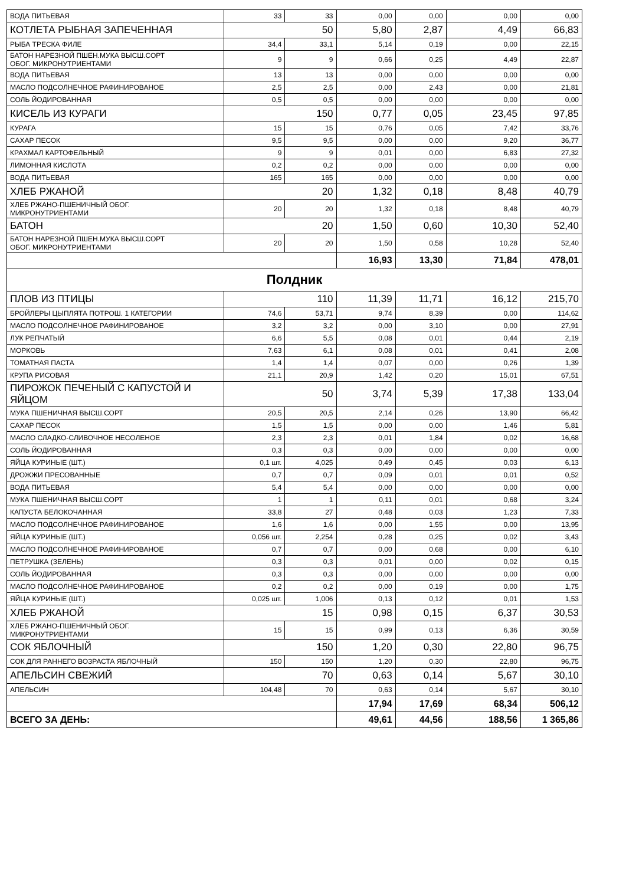| ВОДА ПИТЬЕВАЯ | 33 | 33 | 0,00 | 0,00 | 0,00 | 0,00 |
| КОТЛЕТА РЫБНАЯ ЗАПЕЧЕННАЯ | 50 | | 5,80 | 2,87 | 4,49 | 66,83 |
| РЫБА ТРЕСКА ФИЛЕ | 34,4 | 33,1 | 5,14 | 0,19 | 0,00 | 22,15 |
| БАТОН НАРЕЗНОЙ ПШЕН.МУКА ВЫСШ.СОРТ ОБОГ. МИКРОНУТРИЕНТАМИ | 9 | 9 | 0,66 | 0,25 | 4,49 | 22,87 |
| ВОДА ПИТЬЕВАЯ | 13 | 13 | 0,00 | 0,00 | 0,00 | 0,00 |
| МАСЛО ПОДСОЛНЕЧНОЕ РАФИНИРОВАНОЕ | 2,5 | 2,5 | 0,00 | 2,43 | 0,00 | 21,81 |
| СОЛЬ ЙОДИРОВАННАЯ | 0,5 | 0,5 | 0,00 | 0,00 | 0,00 | 0,00 |
| КИСЕЛЬ ИЗ КУРАГИ | 150 | | 0,77 | 0,05 | 23,45 | 97,85 |
| КУРАГА | 15 | 15 | 0,76 | 0,05 | 7,42 | 33,76 |
| САХАР ПЕСОК | 9,5 | 9,5 | 0,00 | 0,00 | 9,20 | 36,77 |
| КРАХМАЛ КАРТОФЕЛЬНЫЙ | 9 | 9 | 0,01 | 0,00 | 6,83 | 27,32 |
| ЛИМОННАЯ КИСЛОТА | 0,2 | 0,2 | 0,00 | 0,00 | 0,00 | 0,00 |
| ВОДА ПИТЬЕВАЯ | 165 | 165 | 0,00 | 0,00 | 0,00 | 0,00 |
| ХЛЕБ РЖАНОЙ | 20 | | 1,32 | 0,18 | 8,48 | 40,79 |
| ХЛЕБ РЖАНО-ПШЕНИЧНЫЙ ОБОГ. МИКРОНУТРИЕНТАМИ | 20 | 20 | 1,32 | 0,18 | 8,48 | 40,79 |
| БАТОН | 20 | | 1,50 | 0,60 | 10,30 | 52,40 |
| БАТОН НАРЕЗНОЙ ПШЕН.МУКА ВЫСШ.СОРТ ОБОГ. МИКРОНУТРИЕНТАМИ | 20 | 20 | 1,50 | 0,58 | 10,28 | 52,40 |
| | | | 16,93 | 13,30 | 71,84 | 478,01 |
| Полдник | | | | | | |
| ПЛОВ ИЗ ПТИЦЫ | 110 | | 11,39 | 11,71 | 16,12 | 215,70 |
| БРОЙЛЕРЫ ЦЫПЛЯТА ПОТРОШ. 1 КАТЕГОРИИ | 74,6 | 53,71 | 9,74 | 8,39 | 0,00 | 114,62 |
| МАСЛО ПОДСОЛНЕЧНОЕ РАФИНИРОВАНОЕ | 3,2 | 3,2 | 0,00 | 3,10 | 0,00 | 27,91 |
| ЛУК РЕПЧАТЫЙ | 6,6 | 5,5 | 0,08 | 0,01 | 0,44 | 2,19 |
| МОРКОВЬ | 7,63 | 6,1 | 0,08 | 0,01 | 0,41 | 2,08 |
| ТОМАТНАЯ ПАСТА | 1,4 | 1,4 | 0,07 | 0,00 | 0,26 | 1,39 |
| КРУПА РИСОВАЯ | 21,1 | 20,9 | 1,42 | 0,20 | 15,01 | 67,51 |
| ПИРОЖОК ПЕЧЕНЫЙ С КАПУСТОЙ И ЯЙЦОМ | 50 | | 3,74 | 5,39 | 17,38 | 133,04 |
| МУКА ПШЕНИЧНАЯ ВЫСШ.СОРТ | 20,5 | 20,5 | 2,14 | 0,26 | 13,90 | 66,42 |
| САХАР ПЕСОК | 1,5 | 1,5 | 0,00 | 0,00 | 1,46 | 5,81 |
| МАСЛО СЛАДКО-СЛИВОЧНОЕ НЕСОЛЕНОЕ | 2,3 | 2,3 | 0,01 | 1,84 | 0,02 | 16,68 |
| СОЛЬ ЙОДИРОВАННАЯ | 0,3 | 0,3 | 0,00 | 0,00 | 0,00 | 0,00 |
| ЯЙЦА КУРИНЫЕ (ШТ.) | 0,1 шт. | 4,025 | 0,49 | 0,45 | 0,03 | 6,13 |
| ДРОЖЖИ ПРЕСОВАННЫЕ | 0,7 | 0,7 | 0,09 | 0,01 | 0,01 | 0,52 |
| ВОДА ПИТЬЕВАЯ | 5,4 | 5,4 | 0,00 | 0,00 | 0,00 | 0,00 |
| МУКА ПШЕНИЧНАЯ ВЫСШ.СОРТ | 1 | 1 | 0,11 | 0,01 | 0,68 | 3,24 |
| КАПУСТА БЕЛОКОЧАННАЯ | 33,8 | 27 | 0,48 | 0,03 | 1,23 | 7,33 |
| МАСЛО ПОДСОЛНЕЧНОЕ РАФИНИРОВАНОЕ | 1,6 | 1,6 | 0,00 | 1,55 | 0,00 | 13,95 |
| ЯЙЦА КУРИНЫЕ (ШТ.) | 0,056 шт. | 2,254 | 0,28 | 0,25 | 0,02 | 3,43 |
| МАСЛО ПОДСОЛНЕЧНОЕ РАФИНИРОВАНОЕ | 0,7 | 0,7 | 0,00 | 0,68 | 0,00 | 6,10 |
| ПЕТРУШКА (ЗЕЛЕНЬ) | 0,3 | 0,3 | 0,01 | 0,00 | 0,02 | 0,15 |
| СОЛЬ ЙОДИРОВАННАЯ | 0,3 | 0,3 | 0,00 | 0,00 | 0,00 | 0,00 |
| МАСЛО ПОДСОЛНЕЧНОЕ РАФИНИРОВАНОЕ | 0,2 | 0,2 | 0,00 | 0,19 | 0,00 | 1,75 |
| ЯЙЦА КУРИНЫЕ (ШТ.) | 0,025 шт. | 1,006 | 0,13 | 0,12 | 0,01 | 1,53 |
| ХЛЕБ РЖАНОЙ | 15 | | 0,98 | 0,15 | 6,37 | 30,53 |
| ХЛЕБ РЖАНО-ПШЕНИЧНЫЙ ОБОГ. МИКРОНУТРИЕНТАМИ | 15 | 15 | 0,99 | 0,13 | 6,36 | 30,59 |
| СОК ЯБЛОЧНЫЙ | 150 | | 1,20 | 0,30 | 22,80 | 96,75 |
| СОК ДЛЯ РАННЕГО ВОЗРАСТА ЯБЛОЧНЫЙ | 150 | 150 | 1,20 | 0,30 | 22,80 | 96,75 |
| АПЕЛЬСИН СВЕЖИЙ | 70 | | 0,63 | 0,14 | 5,67 | 30,10 |
| АПЕЛЬСИН | 104,48 | 70 | 0,63 | 0,14 | 5,67 | 30,10 |
| | | | 17,94 | 17,69 | 68,34 | 506,12 |
| ВСЕГО ЗА ДЕНЬ: | | | 49,61 | 44,56 | 188,56 | 1 365,86 |